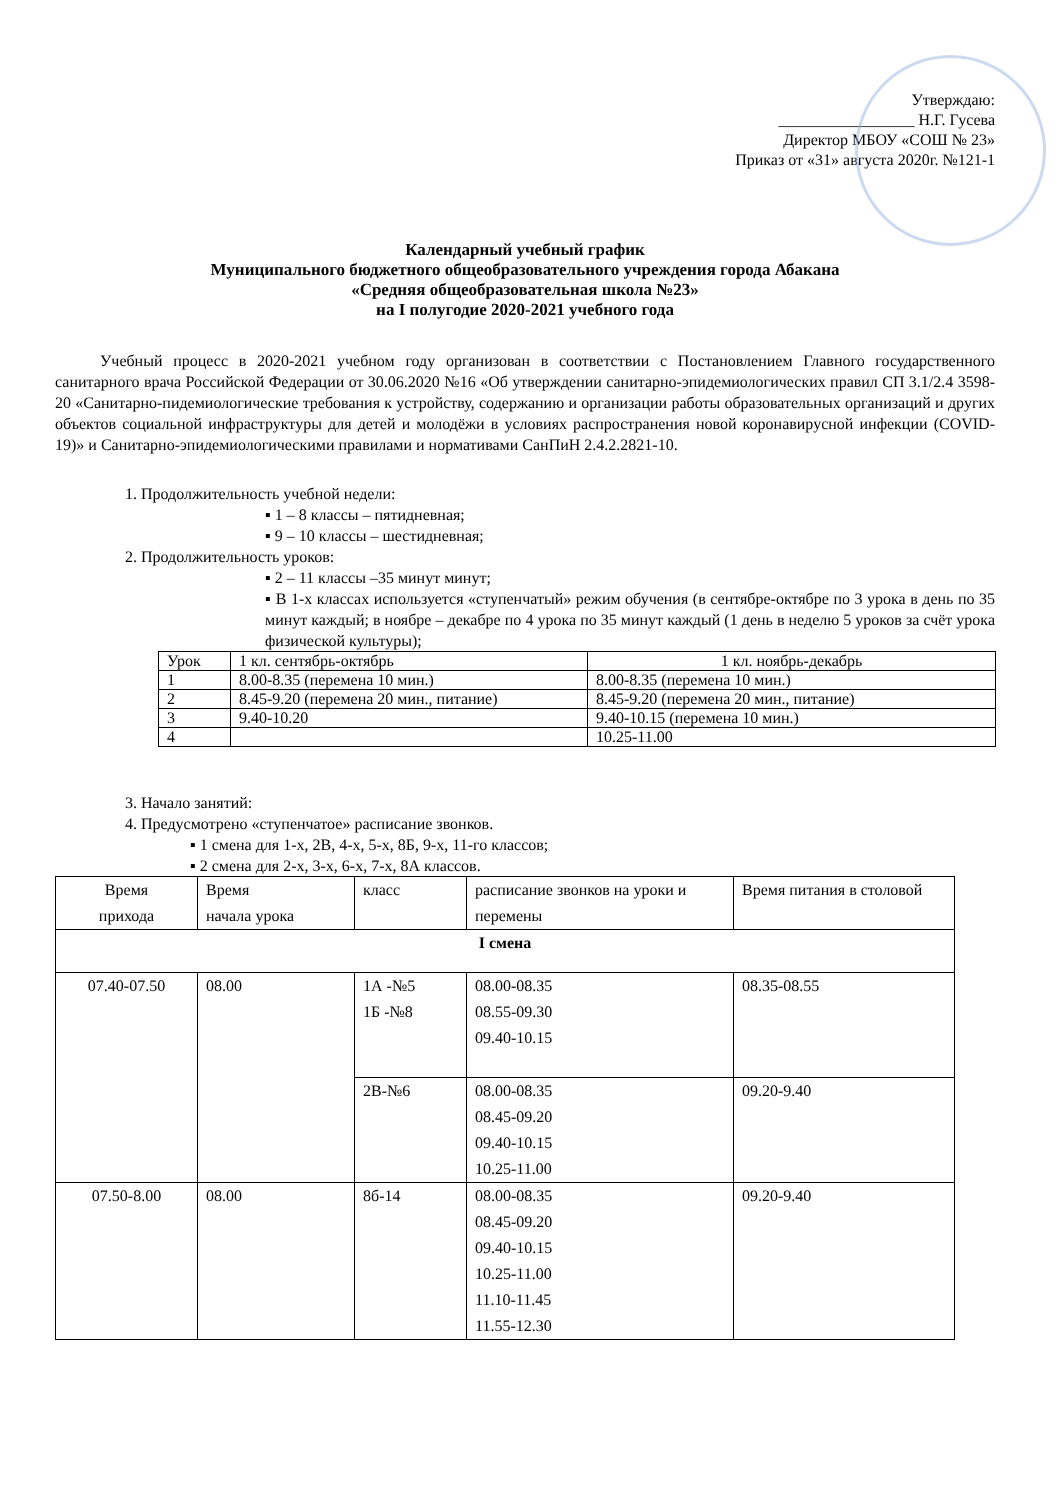Утверждаю:
_________________ Н.Г. Гусева
Директор МБОУ «СОШ № 23»
Приказ от «31» августа 2020г. №121-1
Календарный учебный график
Муниципального бюджетного общеобразовательного учреждения города Абакана
«Средняя общеобразовательная школа №23»
на I полугодие 2020-2021 учебного года
Учебный процесс в 2020-2021 учебном году организован в соответствии с Постановлением Главного государственного санитарного врача Российской Федерации от 30.06.2020 №16 «Об утверждении санитарно-эпидемиологических правил СП 3.1/2.4 3598-20 «Санитарно-пидемиологические требования к устройству, содержанию и организации работы образовательных организаций и других объектов социальной инфраструктуры для детей и молодёжи в условиях распространения новой коронавирусной инфекции (COVID-19)» и Санитарно-эпидемиологическими правилами и нормативами СанПиН 2.4.2.2821-10.
1. Продолжительность учебной недели:
▪ 1 – 8 классы – пятидневная;
▪ 9 – 10 классы – шестидневная;
2. Продолжительность уроков:
▪ 2 – 11 классы –35 минут минут;
▪ В 1-х классах используется «ступенчатый» режим обучения (в сентябре-октябре по 3 урока в день по 35 минут каждый; в ноябре – декабре по 4 урока по 35 минут каждый (1 день в неделю 5 уроков за счёт урока физической культуры);
| Урок | 1 кл. сентябрь-октябрь | 1 кл. ноябрь-декабрь |
| 1 | 8.00-8.35 (перемена 10 мин.) | 8.00-8.35 (перемена 10 мин.) |
| 2 | 8.45-9.20 (перемена 20 мин., питание) | 8.45-9.20 (перемена 20 мин., питание) |
| 3 | 9.40-10.20 | 9.40-10.15 (перемена 10 мин.) |
| 4 | | 10.25-11.00 |
3. Начало занятий:
4. Предусмотрено «ступенчатое» расписание звонков.
▪ 1 смена для 1-х, 2В, 4-х, 5-х, 8Б, 9-х, 11-го классов;
▪ 2 смена для 2-х, 3-х, 6-х, 7-х, 8А классов.
| Время прихода | Время начала урока | класс | расписание звонков на уроки и перемены | Время питания в столовой |
| I смена | | | | |
| 07.40-07.50 | 08.00 | 1А -№5 1Б -№8 | 08.00-08.35 08.55-09.30 09.40-10.15 | 08.35-08.55 |
| | | 2В-№6 | 08.00-08.35 08.45-09.20 09.40-10.15 10.25-11.00 | 09.20-9.40 |
| 07.50-8.00 | 08.00 | 8б-14 | 08.00-08.35 08.45-09.20 09.40-10.15 10.25-11.00 11.10-11.45 11.55-12.30 | 09.20-9.40 |